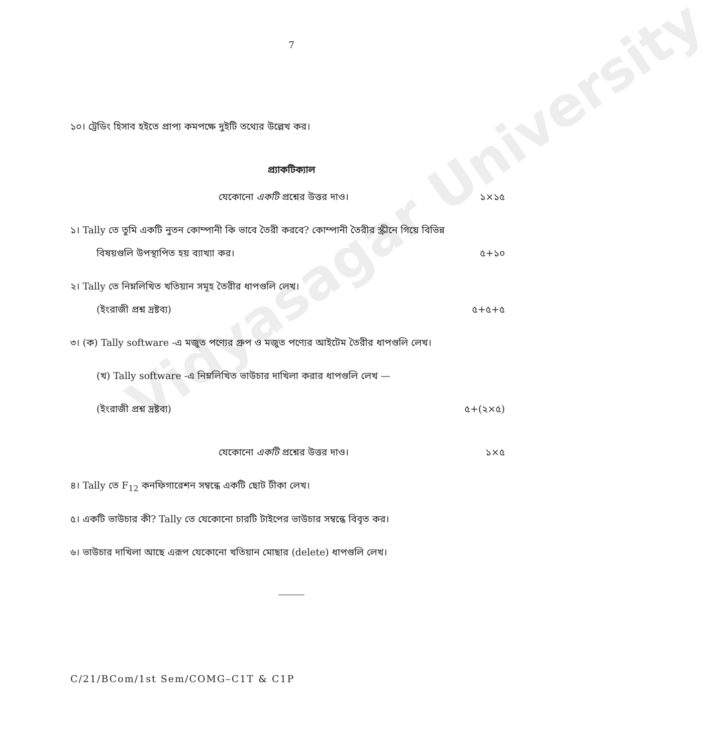Vidyasagar University
7
১০। ট্রেডিং হিসাব হইতে প্রাপ্য কমপক্ষে দুইটি তথ্যের উল্লেখ কর।
প্র্যাকটিক্যাল
যেকোনো একটি প্রশ্নের উত্তর দাও। ১×১৫
১। Tally তে তুমি একটি নুতন কোম্পানী কি ভাবে তৈরী করবে? কোম্পানী তৈরীর স্ক্রীনে গিয়ে বিভিন্ন
বিষয়গুলি উপস্থাপিত হয় ব্যাখ্যা কর। ৫+১০
২। Tally তে নিম্নলিখিত খতিয়ান সমূহ তৈরীর ধাপগুলি লেখ।
(ইংরাজী প্রশ্ন দ্রষ্টব্য) ৫+৫+৫
৩। (ক) Tally software -এ মজুত পণ্যের গ্রুপ ও মজুত পণ্যের আইটেম তৈরীর ধাপগুলি লেখ।
(খ) Tally software -এ নিম্নলিখিত ভাউচার দাখিলা করার ধাপগুলি লেখ —
(ইংরাজী প্রশ্ন দ্রষ্টব্য) ৫+(২×৫)
যেকোনো একটি প্রশ্নের উত্তর দাও। ১×৫
৪। Tally তে F<sub>12</sub> কনফিগারেশন সম্বন্ধে একটি ছোট টীকা লেখ।
৫। একটি ভাউচার কী? Tally তে যেকোনো চারটি টাইপের ভাউচার সম্বন্ধে বিবৃত কর।
৬। ভাউচার দাখিলা আছে এরূপ যেকোনো খতিয়ান মোছার (delete) ধাপগুলি লেখ।
C/21/BCom/1st Sem/COMG–C1T & C1P